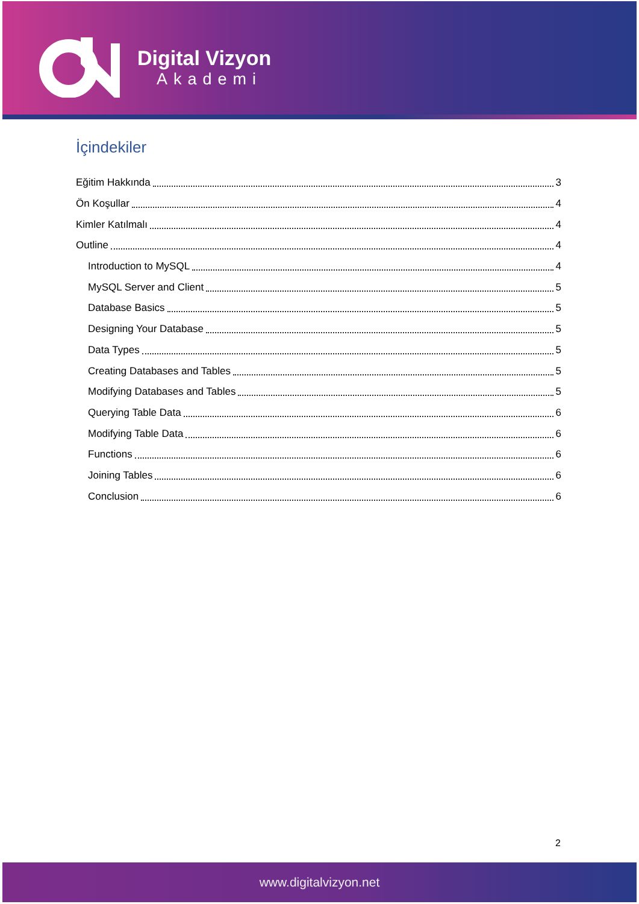Digital Vizyon
Akademi
İçindekiler
Eğitim Hakkında 3
Ön Koşullar 4
Kimler Katılmalı 4
Outline 4
Introduction to MySQL 4
MySQL Server and Client 5
Database Basics 5
Designing Your Database 5
Data Types 5
Creating Databases and Tables 5
Modifying Databases and Tables 5
Querying Table Data 6
Modifying Table Data 6
Functions 6
Joining Tables 6
Conclusion 6
2
www.digitalvizyon.net